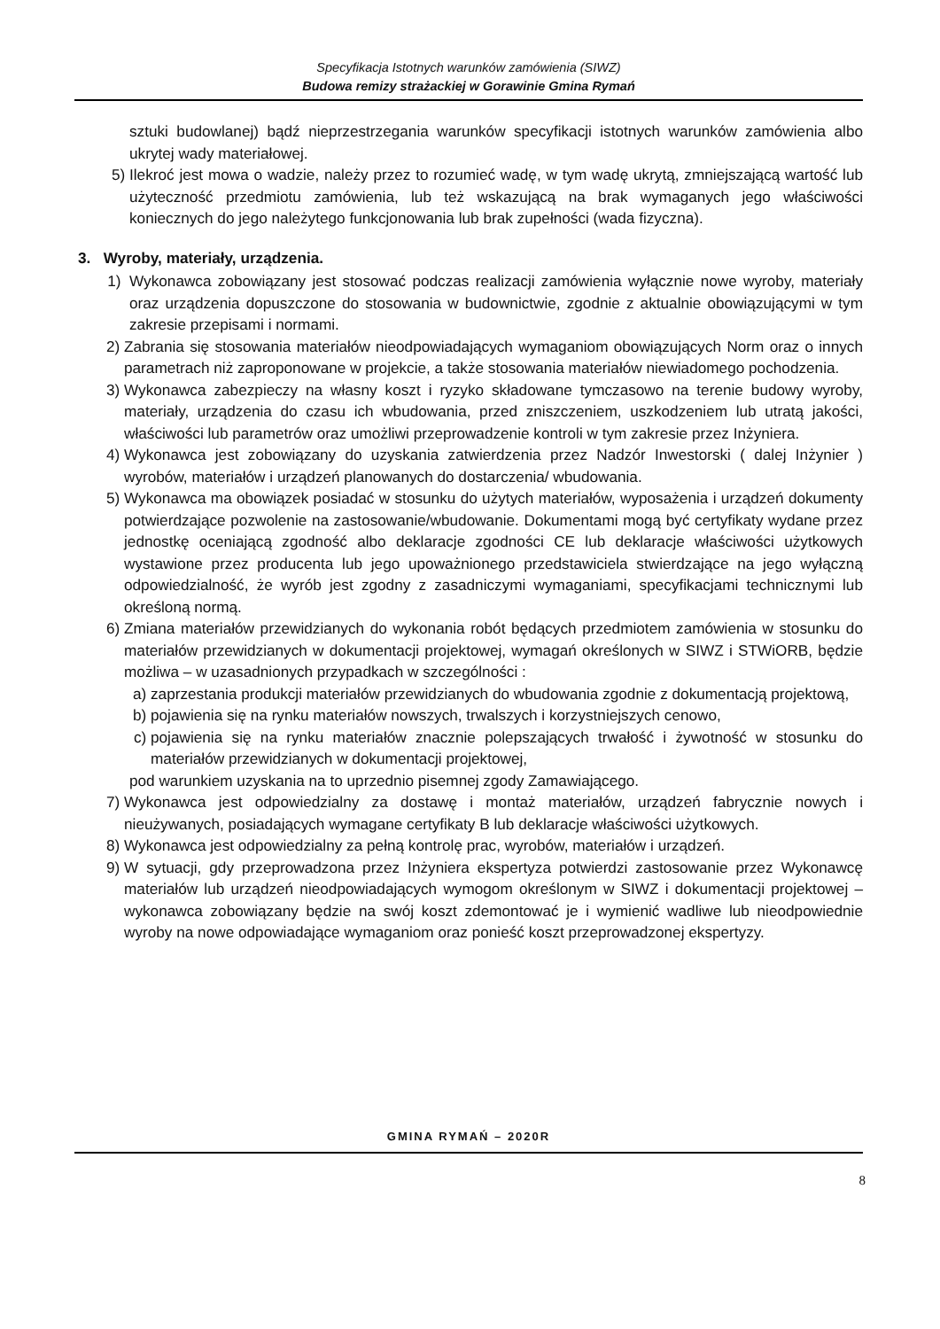Specyfikacja Istotnych warunków zamówienia (SIWZ)
Budowa remizy strażackiej w Gorawinie Gmina Rymań
sztuki budowlanej) bądź nieprzestrzegania warunków specyfikacji istotnych warunków zamówienia albo ukrytej wady materiałowej.
5) Ilekroć jest mowa o wadzie, należy przez to rozumieć wadę, w tym wadę ukrytą, zmniejszającą wartość lub użyteczność przedmiotu zamówienia, lub też wskazującą na brak wymaganych jego właściwości koniecznych do jego należytego funkcjonowania lub brak zupełności (wada fizyczna).
3. Wyroby, materiały, urządzenia.
1) Wykonawca zobowiązany jest stosować podczas realizacji zamówienia wyłącznie nowe wyroby, materiały oraz urządzenia dopuszczone do stosowania w budownictwie, zgodnie z aktualnie obowiązującymi w tym zakresie przepisami i normami.
2) Zabrania się stosowania materiałów nieodpowiadających wymaganiom obowiązujących Norm oraz o innych parametrach niż zaproponowane w projekcie, a także stosowania materiałów niewiadomego pochodzenia.
3) Wykonawca zabezpieczy na własny koszt i ryzyko składowane tymczasowo na terenie budowy wyroby, materiały, urządzenia do czasu ich wbudowania, przed zniszczeniem, uszkodzeniem lub utratą jakości, właściwości lub parametrów oraz umożliwi przeprowadzenie kontroli w tym zakresie przez Inżyniera.
4) Wykonawca jest zobowiązany do uzyskania zatwierdzenia przez Nadzór Inwestorski ( dalej Inżynier ) wyrobów, materiałów i urządzeń planowanych do dostarczenia/ wbudowania.
5) Wykonawca ma obowiązek posiadać w stosunku do użytych materiałów, wyposażenia i urządzeń dokumenty potwierdzające pozwolenie na zastosowanie/wbudowanie. Dokumentami mogą być certyfikaty wydane przez jednostkę oceniającą zgodność albo deklaracje zgodności CE lub deklaracje właściwości użytkowych wystawione przez producenta lub jego upoważnionego przedstawiciela stwierdzające na jego wyłączną odpowiedzialność, że wyrób jest zgodny z zasadniczymi wymaganiami, specyfikacjami technicznymi lub określoną normą.
6) Zmiana materiałów przewidzianych do wykonania robót będących przedmiotem zamówienia w stosunku do materiałów przewidzianych w dokumentacji projektowej, wymagań określonych w SIWZ i STWiORB, będzie możliwa – w uzasadnionych przypadkach w szczególności :
a) zaprzestania produkcji materiałów przewidzianych do wbudowania zgodnie z dokumentacją projektową,
b) pojawienia się na rynku materiałów nowszych, trwalszych i korzystniejszych cenowo,
c) pojawienia się na rynku materiałów znacznie polepszających trwałość i żywotność w stosunku do materiałów przewidzianych w dokumentacji projektowej,
pod warunkiem uzyskania na to uprzednio pisemnej zgody Zamawiającego.
7) Wykonawca jest odpowiedzialny za dostawę i montaż materiałów, urządzeń fabrycznie nowych i nieużywanych, posiadających wymagane certyfikaty B lub deklaracje właściwości użytkowych.
8) Wykonawca jest odpowiedzialny za pełną kontrolę prac, wyrobów, materiałów i urządzeń.
9) W sytuacji, gdy przeprowadzona przez Inżyniera ekspertyza potwierdzi zastosowanie przez Wykonawcę materiałów lub urządzeń nieodpowiadających wymogom określonym w SIWZ i dokumentacji projektowej – wykonawca zobowiązany będzie na swój koszt zdemontować je i wymienić wadliwe lub nieodpowiednie wyroby na nowe odpowiadające wymaganiom oraz ponieść koszt przeprowadzonej ekspertyzy.
GMINA RYMAŃ – 2020R
8